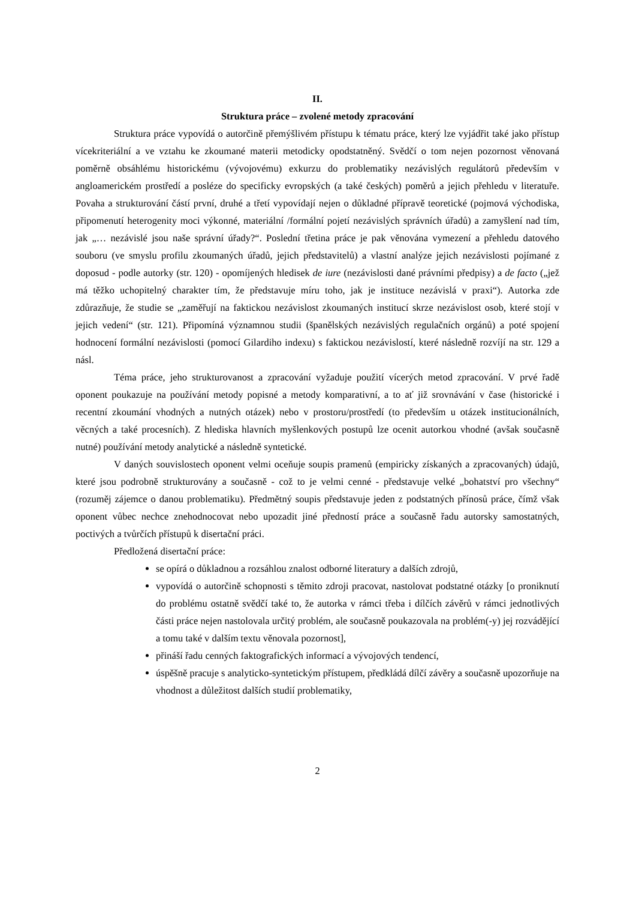II.
Struktura práce – zvolené metody zpracování
Struktura práce vypovídá o autorčině přemýšlivém přístupu k tématu práce, který lze vyjádřit také jako přístup vícekriteriální a ve vztahu ke zkoumané materii metodicky opodstatněný. Svědčí o tom nejen pozornost věnovaná poměrně obsáhlému historickému (vývojovému) exkurzu do problematiky nezávislých regulátorů především v angloamerickém prostředí a posléze do specificky evropských (a také českých) poměrů a jejich přehledu v literatuře. Povaha a strukturování částí první, druhé a třetí vypovídají nejen o důkladné přípravě teoretické (pojmová východiska, připomenutí heterogenity moci výkonné, materiální /formální pojetí nezávislých správních úřadů) a zamyšlení nad tím, jak „… nezávislé jsou naše správní úřady?“. Poslední třetina práce je pak věnována vymezení a přehledu datového souboru (ve smyslu profilu zkoumaných úřadů, jejich představitelů) a vlastní analýze jejich nezávislosti pojímané z doposud - podle autorky (str. 120) - opomíjených hledisek de iure (nezávislosti dané právními předpisy) a de facto („jež má těžko uchopitelný charakter tím, že představuje míru toho, jak je instituce nezávislá v praxi“). Autorka zde zdůrazňuje, že studie se „zaměřují na faktickou nezávislost zkoumaných institucí skrze nezávislost osob, které stojí v jejich vedení“ (str. 121). Připomíná významnou studii (španělských nezávislých regulačních orgánů) a poté spojení hodnocení formální nezávislosti (pomocí Gilardiho indexu) s faktickou nezávislostí, které následně rozvíjí na str. 129 a násl.
Téma práce, jeho strukturovanost a zpracování vyžaduje použití vícerých metod zpracování. V prvé řadě oponent poukazuje na používání metody popisné a metody komparativní, a to ať již srovnávání v čase (historické i recentní zkoumání vhodných a nutných otázek) nebo v prostoru/prostředí (to především u otázek institucionálních, věcných a také procesních). Z hlediska hlavních myšlenkových postupů lze ocenit autorkou vhodné (avšak současně nutné) používání metody analytické a následně syntetické.
V daných souvislostech oponent velmi oceňuje soupis pramenů (empiricky získaných a zpracovaných) údajů, které jsou podrobně strukturovány a současně - což to je velmi cenné - představuje velké „bohatství pro všechny“ (rozuměj zájemce o danou problematiku). Předmětný soupis představuje jeden z podstatných přínosů práce, čímž však oponent vůbec nechce znehodnocovat nebo upozadit jiné předností práce a současně řadu autorsky samostatných, poctivých a tvůrčích přístupů k disertační práci.
Předložená disertační práce:
se opírá o důkladnou a rozsáhlou znalost odborné literatury a dalších zdrojů,
vypovídá o autorčině schopnosti s těmito zdroji pracovat, nastolovat podstatné otázky [o proniknutí do problému ostatně svědčí také to, že autorka v rámci třeba i dílčích závěrů v rámci jednotlivých části práce nejen nastolovala určitý problém, ale současně poukazovala na problém(-y) jej rozvádějící a tomu také v dalším textu věnovala pozornost],
přináší řadu cenných faktografických informací a vývojových tendencí,
úspěšně pracuje s analyticko-syntetickým přístupem, předkládá dílčí závěry a současně upozorňuje na vhodnost a důležitost dalších studií problematiky,
2